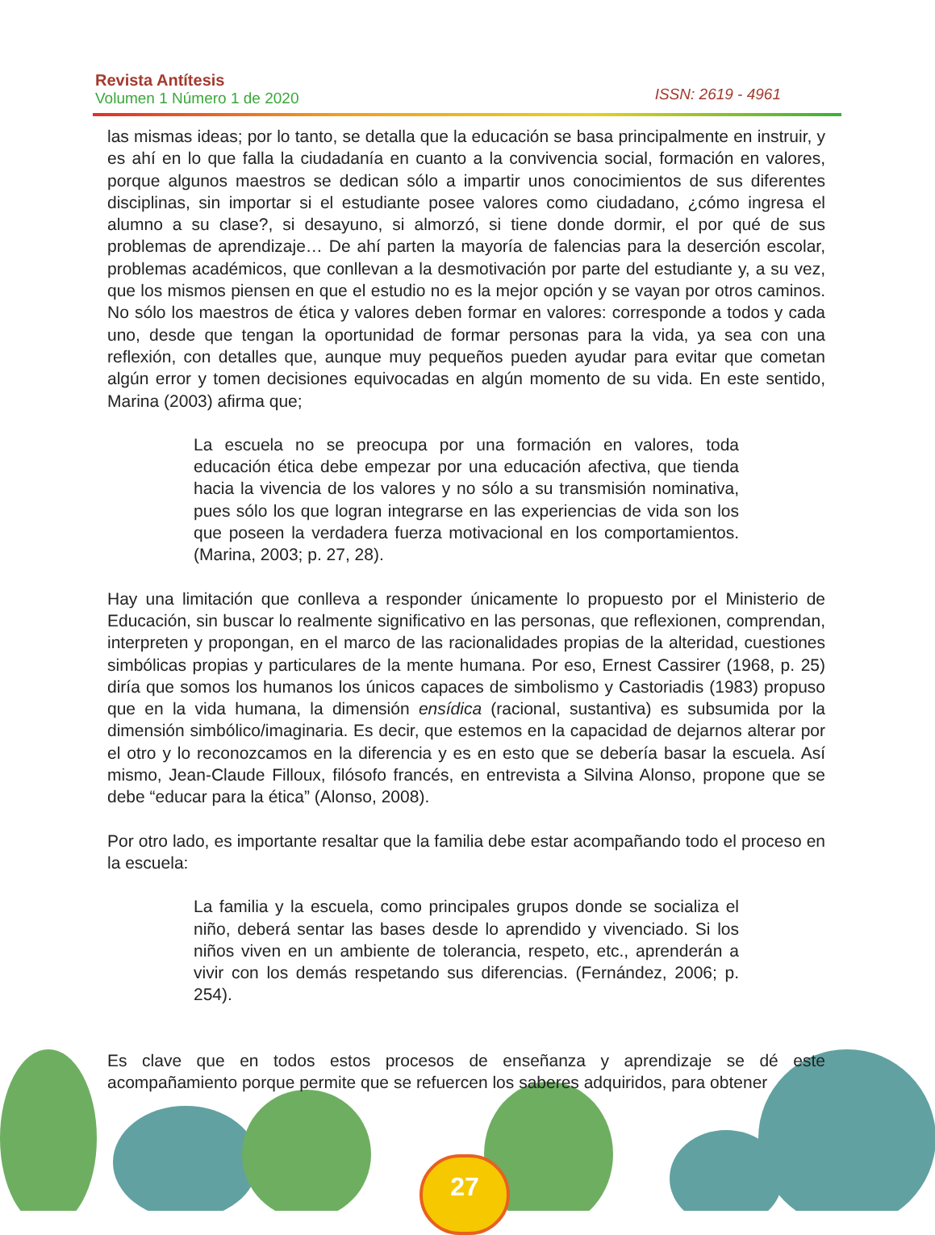Revista Antítesis
Volumen 1 Número 1 de 2020
ISSN: 2619 - 4961
las mismas ideas; por lo tanto, se detalla que la educación se basa principalmente en instruir, y es ahí en lo que falla la ciudadanía en cuanto a la convivencia social, formación en valores, porque algunos maestros se dedican sólo a impartir unos conocimientos de sus diferentes disciplinas, sin importar si el estudiante posee valores como ciudadano, ¿cómo ingresa el alumno a su clase?, si desayuno, si almorzó, si tiene donde dormir, el por qué de sus problemas de aprendizaje… De ahí parten la mayoría de falencias para la deserción escolar, problemas académicos, que conllevan a la desmotivación por parte del estudiante y, a su vez, que los mismos piensen en que el estudio no es la mejor opción y se vayan por otros caminos. No sólo los maestros de ética y valores deben formar en valores: corresponde a todos y cada uno, desde que tengan la oportunidad de formar personas para la vida, ya sea con una reflexión, con detalles que, aunque muy pequeños pueden ayudar para evitar que cometan algún error y tomen decisiones equivocadas en algún momento de su vida. En este sentido, Marina (2003) afirma que;
La escuela no se preocupa por una formación en valores, toda educación ética debe empezar por una educación afectiva, que tienda hacia la vivencia de los valores y no sólo a su transmisión nominativa, pues sólo los que logran integrarse en las experiencias de vida son los que poseen la verdadera fuerza motivacional en los comportamientos. (Marina, 2003; p. 27, 28).
Hay una limitación que conlleva a responder únicamente lo propuesto por el Ministerio de Educación, sin buscar lo realmente significativo en las personas, que reflexionen, comprendan, interpreten y propongan, en el marco de las racionalidades propias de la alteridad, cuestiones simbólicas propias y particulares de la mente humana. Por eso, Ernest Cassirer (1968, p. 25) diría que somos los humanos los únicos capaces de simbolismo y Castoriadis (1983) propuso que en la vida humana, la dimensión ensídica (racional, sustantiva) es subsumida por la dimensión simbólico/imaginaria. Es decir, que estemos en la capacidad de dejarnos alterar por el otro y lo reconozcamos en la diferencia y es en esto que se debería basar la escuela. Así mismo, Jean-Claude Filloux, filósofo francés, en entrevista a Silvina Alonso, propone que se debe “educar para la ética” (Alonso, 2008).
Por otro lado, es importante resaltar que la familia debe estar acompañando todo el proceso en la escuela:
La familia y la escuela, como principales grupos donde se socializa el niño, deberá sentar las bases desde lo aprendido y vivenciado. Si los niños viven en un ambiente de tolerancia, respeto, etc., aprenderán a vivir con los demás respetando sus diferencias. (Fernández, 2006; p. 254).
Es clave que en todos estos procesos de enseñanza y aprendizaje se dé este acompañamiento porque permite que se refuercen los saberes adquiridos, para obtener
27